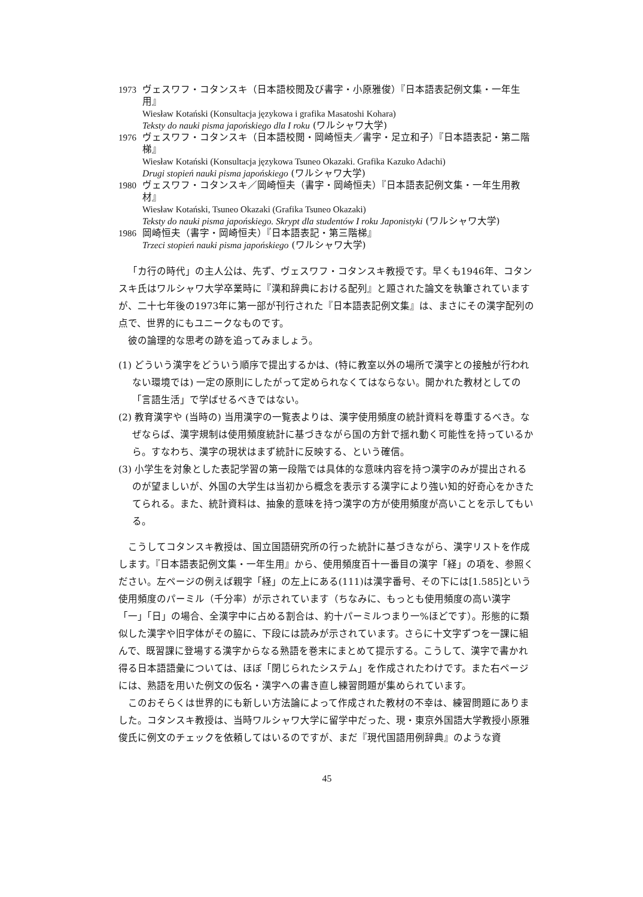1973 ヴェスワフ・コタンスキ（日本語校閲及び書字・小原雅俊）『日本語表記例文集・一年生用』
Wiesław Kotański (Konsultacja językowa i grafika Masatoshi Kohara)
Teksty do nauki pisma japońskiego dla I roku (ワルシャワ大学)
1976 ヴェスワフ・コタンスキ（日本語校閲・岡崎恒夫／書字・足立和子）『日本語表記・第二階梯』
Wiesław Kotański (Konsultacja językowa Tsuneo Okazaki. Grafika Kazuko Adachi)
Drugi stopień nauki pisma japońskiego (ワルシャワ大学)
1980 ヴェスワフ・コタンスキ／岡崎恒夫（書字・岡崎恒夫）『日本語表記例文集・一年生用教材』
Wiesław Kotański, Tsuneo Okazaki (Grafika Tsuneo Okazaki)
Teksty do nauki pisma japońskiego. Skrypt dla studentów I roku Japonistyki (ワルシャワ大学)
1986 岡崎恒夫（書字・岡崎恒夫）『日本語表記・第三階梯』
Trzeci stopień nauki pisma japońskiego (ワルシャワ大学)
「カ行の時代」の主人公は、先ず、ヴェスワフ・コタンスキ教授です。早くも1946年、コタンスキ氏はワルシャワ大学卒業時に『漢和辞典における配列』と題された論文を執筆されていますが、二十七年後の1973年に第一部が刊行された『日本語表記例文集』は、まさにその漢字配列の点で、世界的にもユニークなものです。
彼の論理的な思考の跡を追ってみましょう。
(1) どういう漢字をどういう順序で提出するかは、(特に教室以外の場所で漢字との接触が行われない環境では) 一定の原則にしたがって定められなくてはならない。開かれた教材としての「言語生活」で学ばせるべきではない。
(2) 教育漢字や (当時の) 当用漢字の一覧表よりは、漢字使用頻度の統計資料を尊重するべき。なぜならば、漢字規制は使用頻度統計に基づきながら国の方針で揺れ動く可能性を持っているから。すなわち、漢字の現状はまず統計に反映する、という確信。
(3) 小学生を対象とした表記学習の第一段階では具体的な意味内容を持つ漢字のみが提出されるのが望ましいが、外国の大学生は当初から概念を表示する漢字により強い知的好奇心をかきたてられる。また、統計資料は、抽象的意味を持つ漢字の方が使用頻度が高いことを示してもいる。
こうしてコタンスキ教授は、国立国語研究所の行った統計に基づきながら、漢字リストを作成します。『日本語表記例文集・一年生用』から、使用頻度百十一番目の漢字「経」の項を、参照ください。左ページの例えば親字「経」の左上にある(111)は漢字番号、その下には[1.585]という使用頻度のパーミル（千分率）が示されています（ちなみに、もっとも使用頻度の高い漢字「一」「日」の場合、全漢字中に占める割合は、約十パーミルつまり一%ほどです）。形態的に類似した漢字や旧字体がその脇に、下段には読みが示されています。さらに十文字ずつを一課に組んで、既習課に登場する漢字からなる熟語を巻末にまとめて提示する。こうして、漢字で書かれ得る日本語語彙については、ほぼ「閉じられたシステム」を作成されたわけです。また右ページには、熟語を用いた例文の仮名・漢字への書き直し練習問題が集められています。
このおそらくは世界的にも新しい方法論によって作成された教材の不幸は、練習問題にありました。コタンスキ教授は、当時ワルシャワ大学に留学中だった、現・東京外国語大学教授小原雅俊氏に例文のチェックを依頼してはいるのですが、まだ『現代国語用例辞典』のような資
45